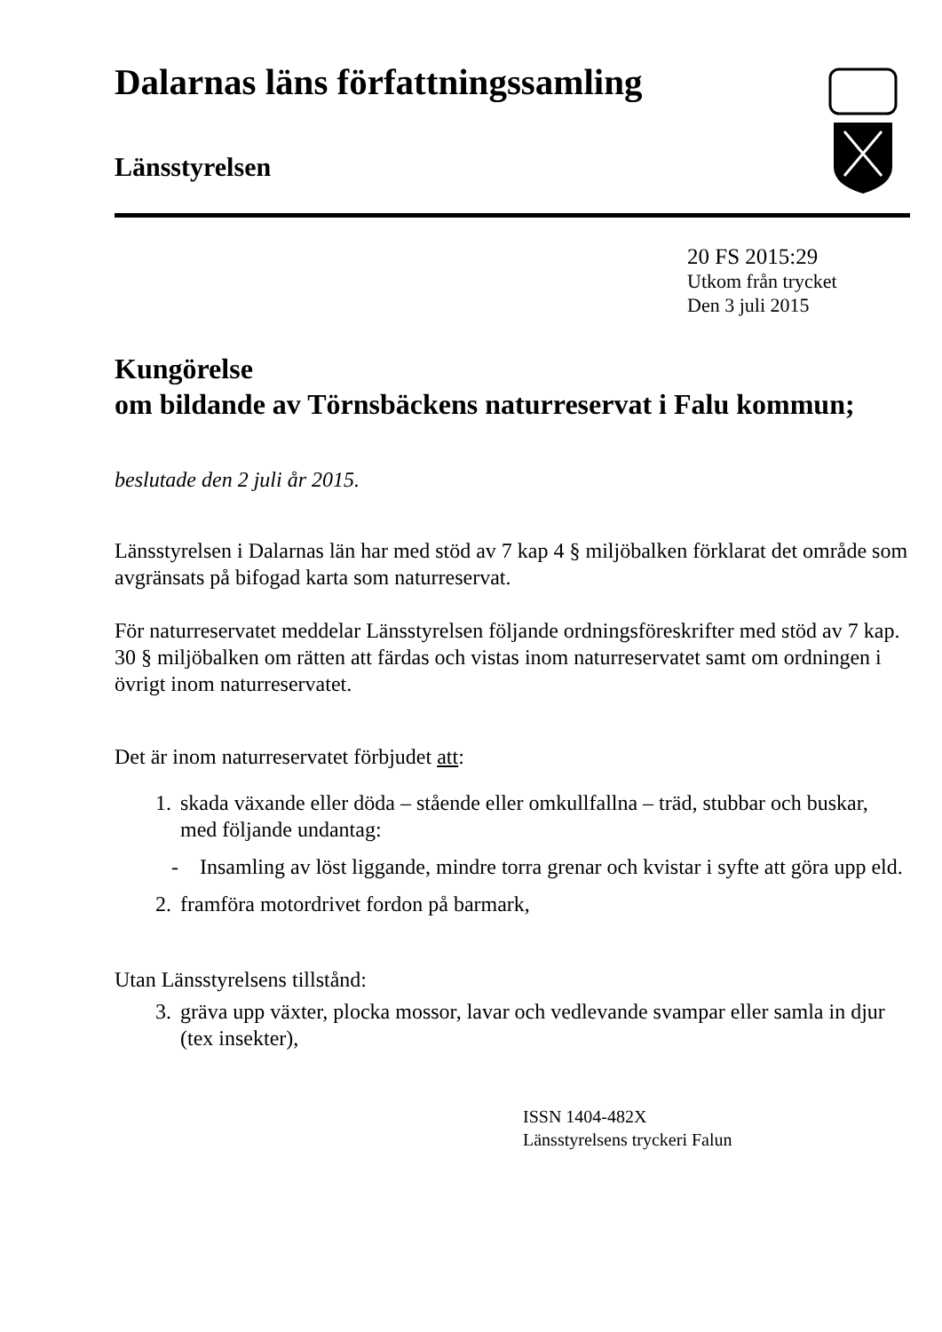Dalarnas läns författningssamling
Länsstyrelsen
20 FS 2015:29
Utkom från trycket
Den 3 juli 2015
Kungörelse
om bildande av Törnsbäckens naturreservat i Falu kommun;
beslutade den 2 juli år 2015.
Länsstyrelsen i Dalarnas län har med stöd av 7 kap 4 § miljöbalken förklarat det område som avgränsats på bifogad karta som naturreservat.
För naturreservatet meddelar Länsstyrelsen följande ordningsföreskrifter med stöd av 7 kap. 30 § miljöbalken om rätten att färdas och vistas inom naturreservatet samt om ordningen i övrigt inom naturreservatet.
Det är inom naturreservatet förbjudet att:
1. skada växande eller döda – stående eller omkullfallna – träd, stubbar och buskar, med följande undantag:
- Insamling av löst liggande, mindre torra grenar och kvistar i syfte att göra upp eld.
2. framföra motordrivet fordon på barmark,
Utan Länsstyrelsens tillstånd:
3. gräva upp växter, plocka mossor, lavar och vedlevande svampar eller samla in djur (tex insekter),
ISSN 1404-482X
Länsstyrelsens tryckeri Falun